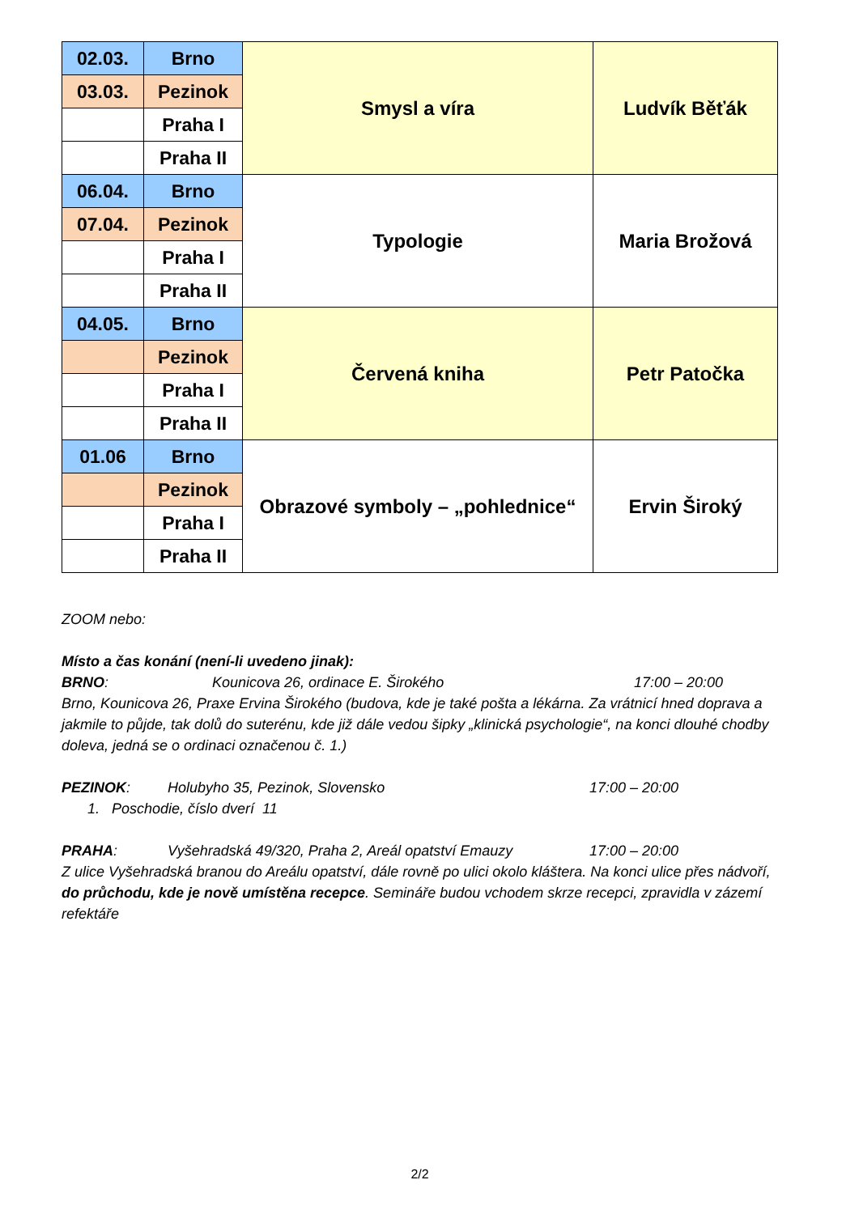| 02.03. | Brno | Smysl a víra | Ludvík Běťák |
| 03.03. | Pezinok | | |
| | Praha I | | |
| | Praha II | | |
| 06.04. | Brno | Typologie | Maria Brožová |
| 07.04. | Pezinok | | |
| | Praha I | | |
| | Praha II | | |
| 04.05. | Brno | Červená kniha | Petr Patočka |
| | Pezinok | | |
| | Praha I | | |
| | Praha II | | |
| 01.06 | Brno | Obrazové symboly – „pohlednice“ | Ervin Široký |
| | Pezinok | | |
| | Praha I | | |
| | Praha II | | |
ZOOM nebo:
Místo a čas konání (není-li uvedeno jinak):
BRNO: Kounicova 26, ordinace E. Širokého 17:00 – 20:00
Brno, Kounicova 26, Praxe Ervina Širokého (budova, kde je také pošta a lékárna. Za vrátnicí hned doprava a jakmile to půjde, tak dolů do suterénu, kde již dále vedou šipky „klinická psychologie“, na konci dlouhé chodby doleva, jedná se o ordinaci označenou č. 1.)
PEZINOK: Holubyho 35, Pezinok, Slovensko 17:00 – 20:00
1. Poschodie, číslo dverí 11
PRAHA: Vyšehradská 49/320, Praha 2, Areál opatství Emauzy 17:00 – 20:00
Z ulice Vyšehradská branou do Areálu opatství, dále rovně po ulici okolo kláštera. Na konci ulice přes nádvoří, do průchodu, kde je nově umístěna recepce. Semináře budou vchodem skrze recepci, zpravidla v zázemí refektáře
2/2